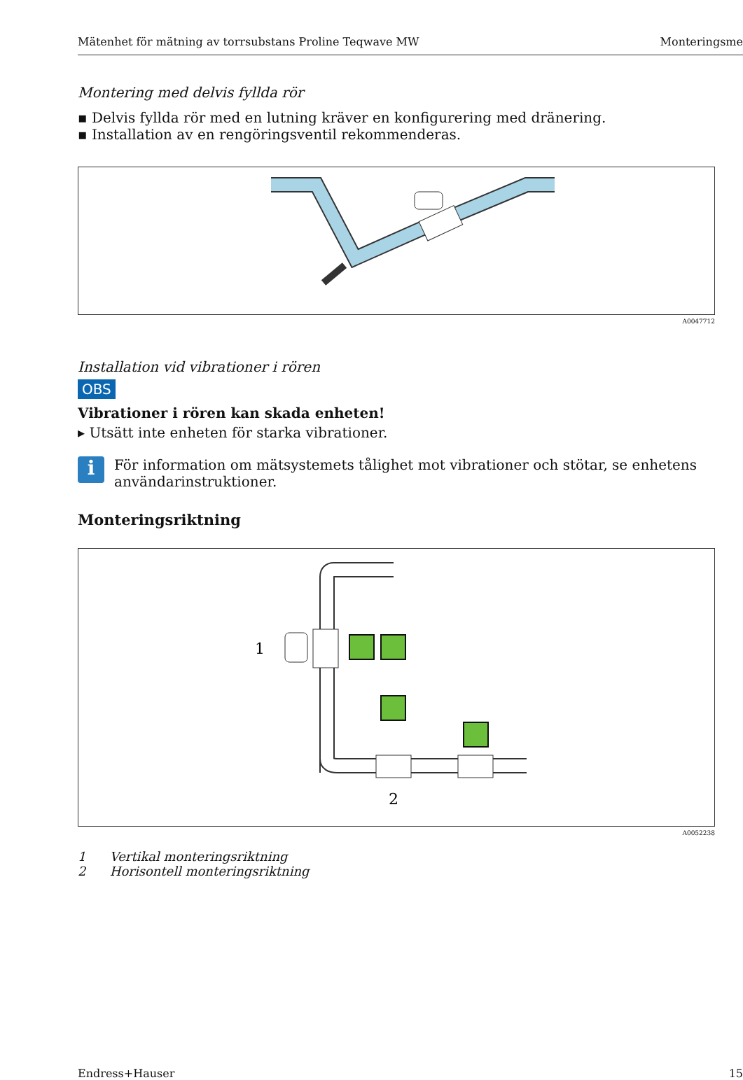Mätenhet för mätning av torrsubstans Proline Teqwave MW Monteringsme
Montering med delvis fyllda rör
▪ Delvis fyllda rör med en lutning kräver en konfigurering med dränering.
▪ Installation av en rengöringsventil rekommenderas.
A0047712
Installation vid vibrationer i rören
OBS
Vibrationer i rören kan skada enheten!
▸ Utsätt inte enheten för starka vibrationer.
i
För information om mätsystemets tålighet mot vibrationer och stötar, se enhetens användarinstruktioner.
Monteringsriktning
1
2
A0052238
1 Vertikal monteringsriktning
2 Horisontell monteringsriktning
Endress+Hauser 15